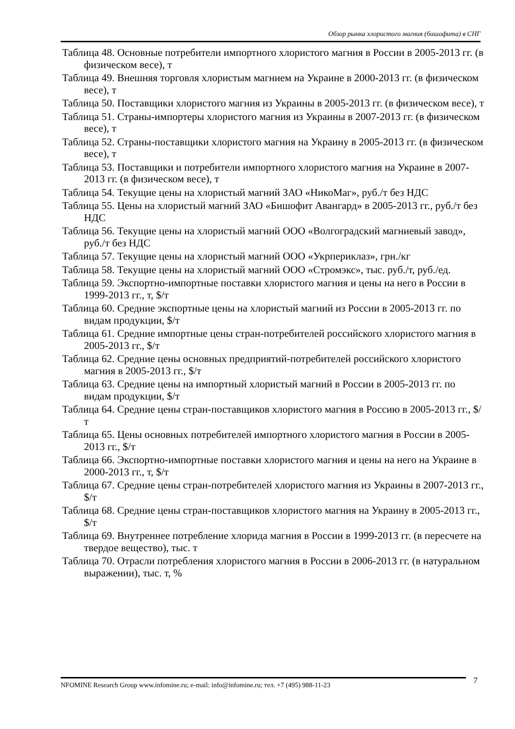Обзор рынка хлористого магния (бишофита) в СНГ
Таблица 48. Основные потребители импортного хлористого магния в России в 2005-2013 гг. (в физическом весе), т
Таблица 49. Внешняя торговля хлористым магнием на Украине в 2000-2013 гг. (в физическом весе), т
Таблица 50. Поставщики хлористого магния из Украины в 2005-2013 гг. (в физическом весе), т
Таблица 51. Страны-импортеры хлористого магния из Украины в 2007-2013 гг. (в физическом весе), т
Таблица 52. Страны-поставщики хлористого магния на Украину в 2005-2013 гг. (в физическом весе), т
Таблица 53. Поставщики и потребители импортного хлористого магния на Украине в 2007-2013 гг. (в физическом весе), т
Таблица 54. Текущие цены на хлористый магний ЗАО «НикоМаг», руб./т без НДС
Таблица 55. Цены на хлористый магний ЗАО «Бишофит Авангард» в 2005-2013 гг., руб./т без НДС
Таблица 56. Текущие цены на хлористый магний ООО «Волгоградский магниевый завод», руб./т без НДС
Таблица 57. Текущие цены на хлористый магний ООО «Укрпериклаз», грн./кг
Таблица 58. Текущие цены на хлористый магний ООО «Стромэкс», тыс. руб./т, руб./ед.
Таблица 59. Экспортно-импортные поставки хлористого магния и цены на него в России в 1999-2013 гг., т, $/т
Таблица 60. Средние экспортные цены на хлористый магний из России в 2005-2013 гг. по видам продукции, $/т
Таблица 61. Средние импортные цены стран-потребителей российского хлористого магния в 2005-2013 гг., $/т
Таблица 62. Средние цены основных предприятий-потребителей российского хлористого магния в 2005-2013 гг., $/т
Таблица 63. Средние цены на импортный хлористый магний в России в 2005-2013 гг. по видам продукции, $/т
Таблица 64. Средние цены стран-поставщиков хлористого магния в Россию в 2005-2013 гг., $/т
Таблица 65. Цены основных потребителей импортного хлористого магния в России в 2005-2013 гг., $/т
Таблица 66. Экспортно-импортные поставки хлористого магния и цены на него на Украине в 2000-2013 гг., т, $/т
Таблица 67. Средние цены стран-потребителей хлористого магния из Украины в 2007-2013 гг., $/т
Таблица 68. Средние цены стран-поставщиков хлористого магния на Украину в 2005-2013 гг., $/т
Таблица 69. Внутреннее потребление хлорида магния в России в 1999-2013 гг. (в пересчете на твердое вещество), тыс. т
Таблица 70. Отрасли потребления хлористого магния в России в 2006-2013 гг. (в натуральном выражении), тыс. т, %
NFOMINE Research Group www.infomine.ru; e-mail: info@infomine.ru; тел. +7 (495) 988-11-23 7